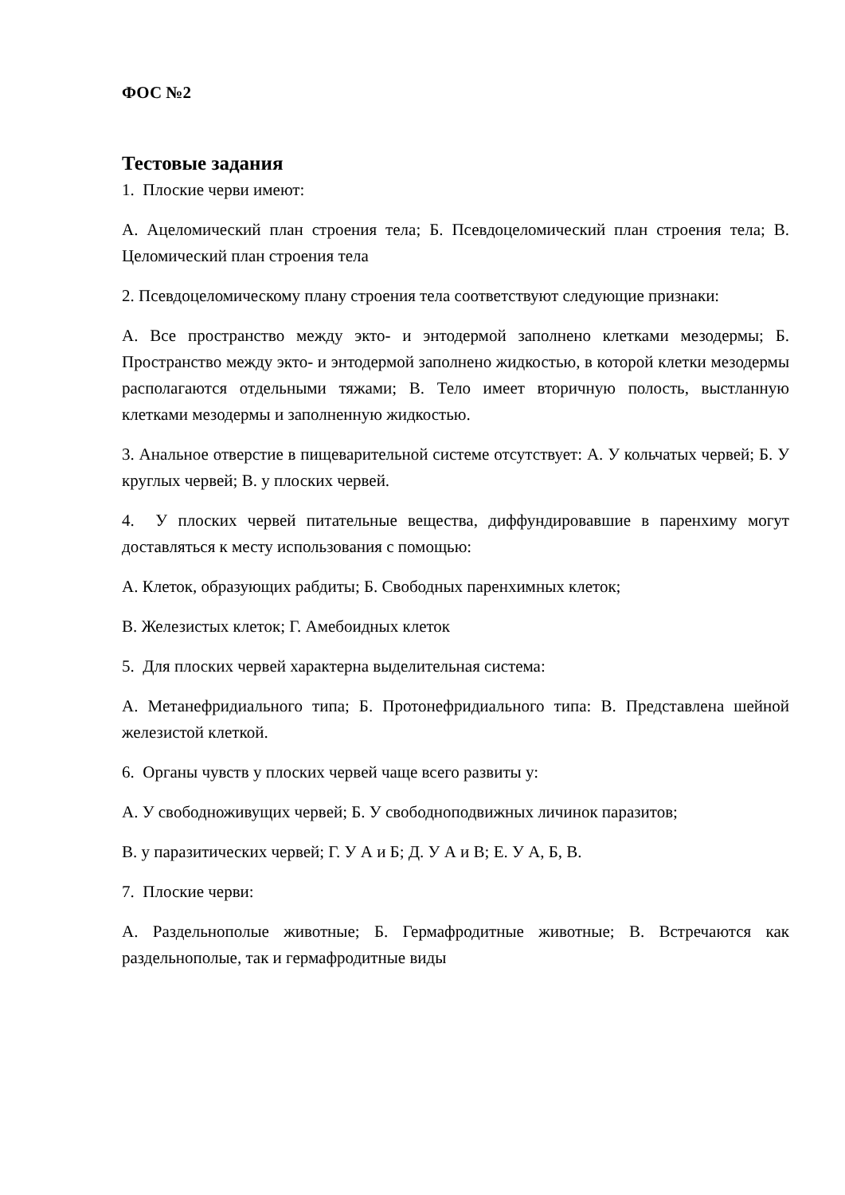ФОС №2
Тестовые задания
1. Плоские черви имеют:
А. Ацеломический план строения тела; Б. Псевдоцеломический план строения тела; В. Целомический план строения тела
2. Псевдоцеломическому плану строения тела соответствуют следующие признаки:
А. Все пространство между экто- и энтодермой заполнено клетками мезодермы; Б. Пространство между экто- и энтодермой заполнено жидкостью, в которой клетки мезодермы располагаются отдельными тяжами; В. Тело имеет вторичную полость, выстланную клетками мезодермы и заполненную жидкостью.
3. Анальное отверстие в пищеварительной системе отсутствует: А. У кольчатых червей; Б. У круглых червей; В. у плоских червей.
4. У плоских червей питательные вещества, диффундировавшие в паренхиму могут доставляться к месту использования с помощью:
А. Клеток, образующих рабдиты; Б. Свободных паренхимных клеток;
В. Железистых клеток; Г. Амебоидных клеток
5. Для плоских червей характерна выделительная система:
А. Метанефридиального типа; Б. Протонефридиального типа: В. Представлена шейной железистой клеткой.
6. Органы чувств у плоских червей чаще всего развиты у:
А. У свободноживущих червей; Б. У свободноподвижных личинок паразитов;
В. у паразитических червей; Г. У А и Б; Д. У А и В; Е. У А, Б, В.
7. Плоские черви:
А. Раздельнополые животные; Б. Гермафродитные животные; В. Встречаются как раздельнополые, так и гермафродитные виды